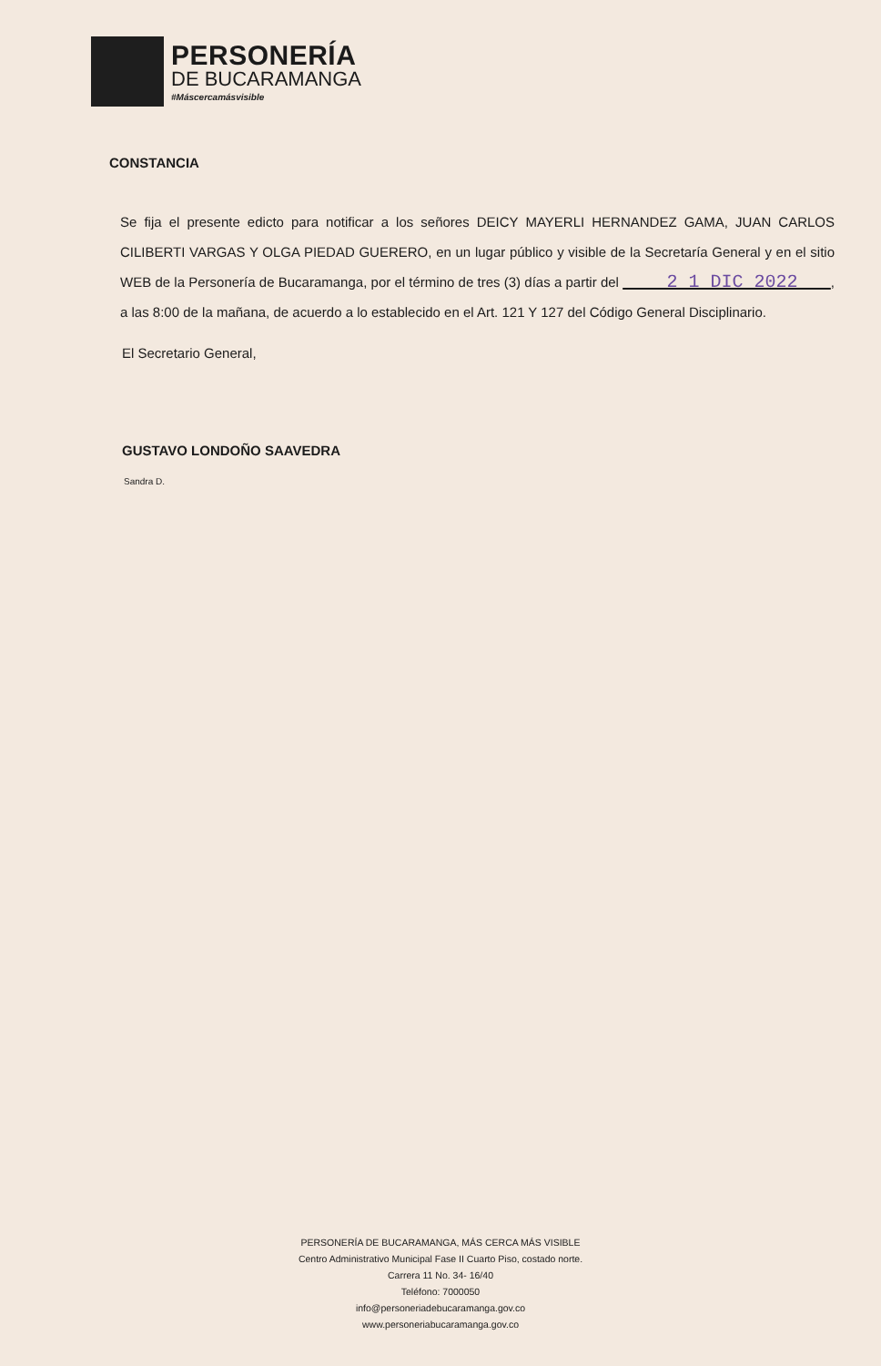PERSONERÍA
DE BUCARAMANGA
#Máscercamásvisible
CONSTANCIA
Se fija el presente edicto para notificar a los señores DEICY MAYERLI HERNANDEZ GAMA, JUAN CARLOS CILIBERTI VARGAS Y OLGA PIEDAD GUERERO, en un lugar público y visible de la Secretaría General y en el sitio WEB de la Personería de Bucaramanga, por el término de tres (3) días a partir del 2 1 DIC 2022 , a las 8:00 de la mañana, de acuerdo a lo establecido en el Art. 121 Y 127 del Código General Disciplinario.
El Secretario General,
GUSTAVO LONDOÑO SAAVEDRA
Sandra D.
PERSONERÍA DE BUCARAMANGA, MÁS CERCA MÁS VISIBLE
Centro Administrativo Municipal Fase II Cuarto Piso, costado norte.
Carrera 11 No. 34- 16/40
Teléfono: 7000050
info@personeriadebucaramanga.gov.co
www.personeriabucaramanga.gov.co